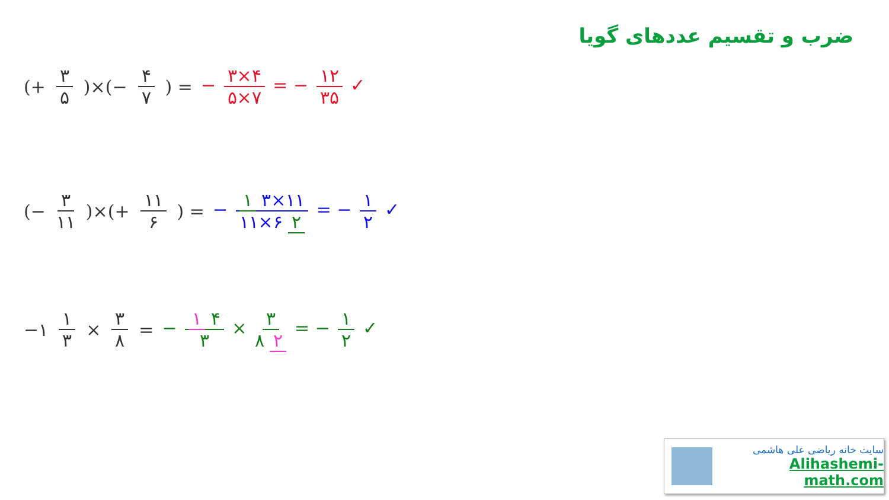ضرب و تقسیم عددهای گویا
(+ ۳ ۵)×(− ۴ ۷) = − ۳×۴ ۵×۷ = − ۱۲ ۳۵ ✓
(− ۳ ۱۱)×(+ ۱۱ ۶) = − ۱ ۳×۱۱ ۱۱×۶ ۲ = − ۱ ۲ ✓
−۱ ۱ ۳ × ۳ ۸ = − ۱ ۴ ۳ × ۳ ۸ ۲ = − ۱ ۲ ✓
سایت خانه ریاضی علی هاشمی
Alihashemi-math.com